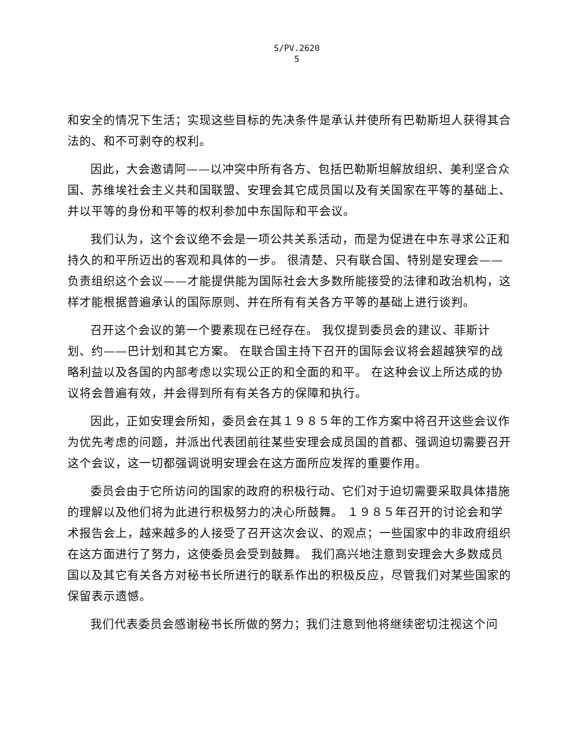S/PV.2620
5
和安全的情况下生活；实现这些目标的先决条件是承认并使所有巴勒斯坦人获得其合法的、和不可剥夺的权利。
因此，大会邀请阿——以冲突中所有各方、包括巴勒斯坦解放组织、美利坚合众国、苏维埃社会主义共和国联盟、安理会其它成员国以及有关国家在平等的基础上、并以平等的身份和平等的权利参加中东国际和平会议。
我们认为，这个会议绝不会是一项公共关系活动，而是为促进在中东寻求公正和持久的和平所迈出的客观和具体的一步。 很清楚、只有联合国、特别是安理会——负责组织这个会议——才能提供能为国际社会大多数所能接受的法律和政治机构，这样才能根据普遍承认的国际原则、并在所有有关各方平等的基础上进行谈判。
召开这个会议的第一个要素现在已经存在。 我仅提到委员会的建议、菲斯计划、约——巴计划和其它方案。 在联合国主持下召开的国际会议将会超越狭窄的战略利益以及各国的内部考虑以实现公正的和全面的和平。 在这种会议上所达成的协议将会普遍有效，并会得到所有有关各方的保障和执行。
因此，正如安理会所知，委员会在其１９８５年的工作方案中将召开这些会议作为优先考虑的问题，并派出代表团前往某些安理会成员国的首都、强调迫切需要召开这个会议，这一切都强调说明安理会在这方面所应发挥的重要作用。
委员会由于它所访问的国家的政府的积极行动、它们对于迫切需要采取具体措施的理解以及他们将为此进行积极努力的决心所鼓舞。 １９８５年召开的讨论会和学术报告会上，越来越多的人接受了召开这次会议、的观点；一些国家中的非政府组织在这方面进行了努力，这使委员会受到鼓舞。 我们高兴地注意到安理会大多数成员国以及其它有关各方对秘书长所进行的联系作出的积极反应，尽管我们对某些国家的保留表示遗憾。
我们代表委员会感谢秘书长所做的努力；我们注意到他将继续密切注视这个问